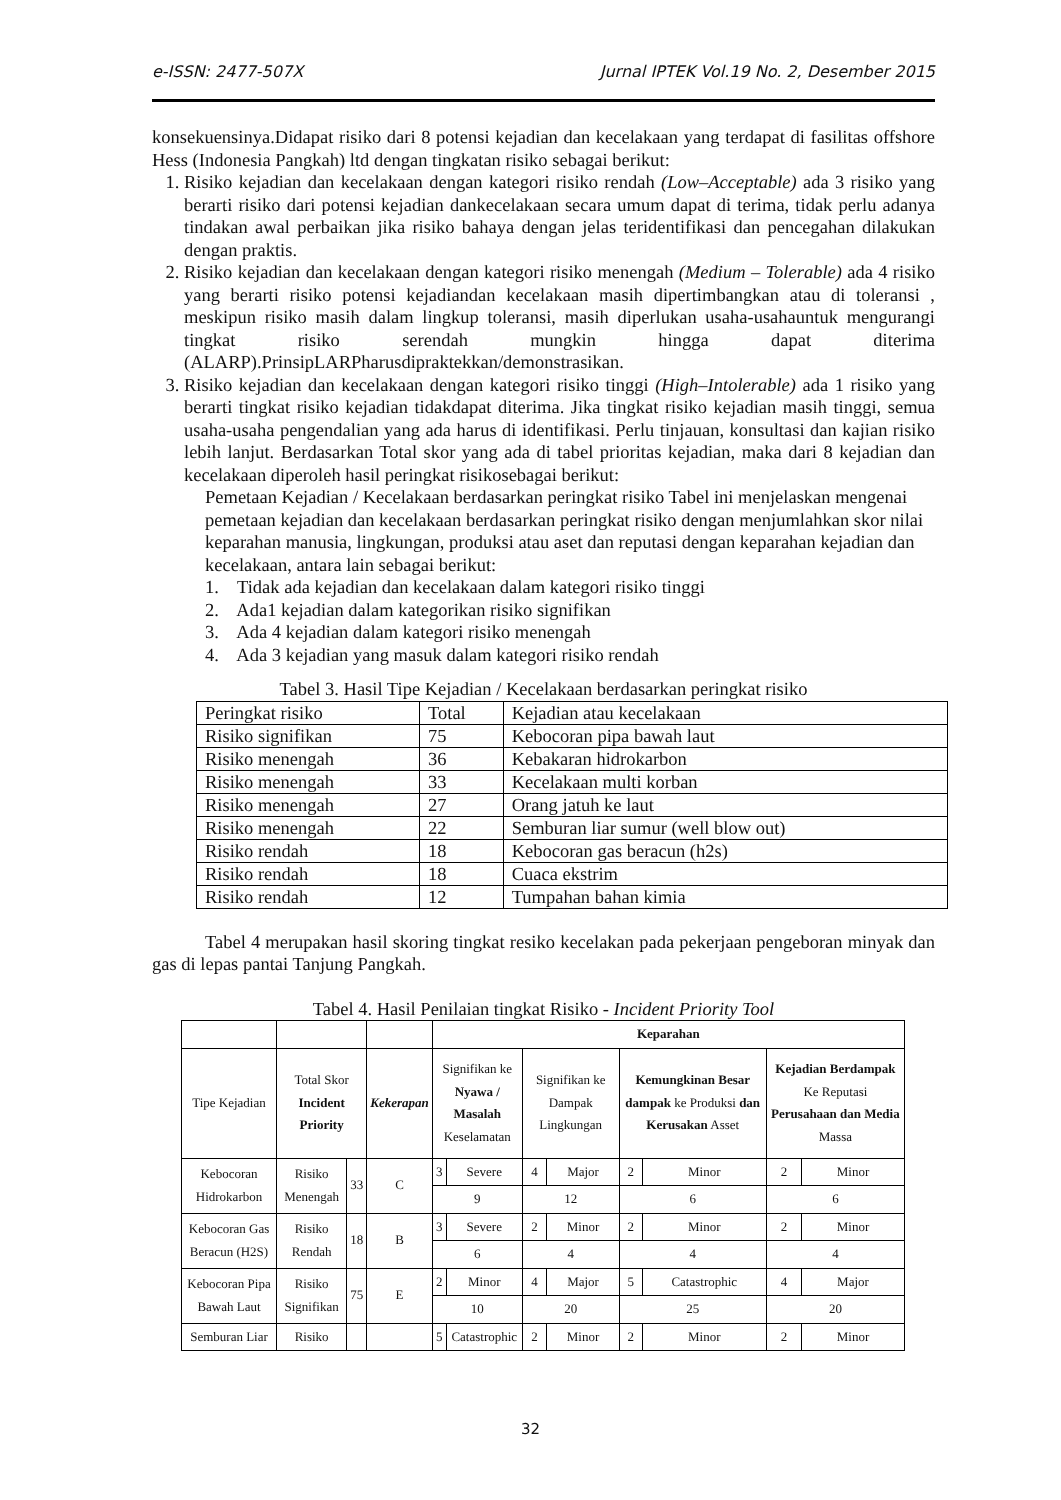e-ISSN: 2477-507X Jurnal IPTEK Vol.19 No. 2, Desember 2015
konsekuensinya.Didapat risiko dari 8 potensi kejadian dan kecelakaan yang terdapat di fasilitas offshore Hess (Indonesia Pangkah) ltd dengan tingkatan risiko sebagai berikut:
1. Risiko kejadian dan kecelakaan dengan kategori risiko rendah (Low–Acceptable) ada 3 risiko yang berarti risiko dari potensi kejadian dankecelakaan secara umum dapat di terima, tidak perlu adanya tindakan awal perbaikan jika risiko bahaya dengan jelas teridentifikasi dan pencegahan dilakukan dengan praktis.
2. Risiko kejadian dan kecelakaan dengan kategori risiko menengah (Medium – Tolerable) ada 4 risiko yang berarti risiko potensi kejadiandan kecelakaan masih dipertimbangkan atau di toleransi , meskipun risiko masih dalam lingkup toleransi, masih diperlukan usaha-usahauntuk mengurangi tingkat risiko serendah mungkin hingga dapat diterima (ALARP).PrinsipLARPharusdipraktekkan/demonstrasikan.
3. Risiko kejadian dan kecelakaan dengan kategori risiko tinggi (High–Intolerable) ada 1 risiko yang berarti tingkat risiko kejadian tidakdapat diterima. Jika tingkat risiko kejadian masih tinggi, semua usaha-usaha pengendalian yang ada harus di identifikasi. Perlu tinjauan, konsultasi dan kajian risiko lebih lanjut. Berdasarkan Total skor yang ada di tabel prioritas kejadian, maka dari 8 kejadian dan kecelakaan diperoleh hasil peringkat risikosebagai berikut:
Pemetaan Kejadian / Kecelakaan berdasarkan peringkat risiko Tabel ini menjelaskan mengenai pemetaan kejadian dan kecelakaan berdasarkan peringkat risiko dengan menjumlahkan skor nilai keparahan manusia, lingkungan, produksi atau aset dan reputasi dengan keparahan kejadian dan kecelakaan, antara lain sebagai berikut:
1. Tidak ada kejadian dan kecelakaan dalam kategori risiko tinggi
2. Ada1 kejadian dalam kategorikan risiko signifikan
3. Ada 4 kejadian dalam kategori risiko menengah
4. Ada 3 kejadian yang masuk dalam kategori risiko rendah
Tabel 3. Hasil Tipe Kejadian / Kecelakaan berdasarkan peringkat risiko
| Peringkat risiko | Total | Kejadian atau kecelakaan |
| Risiko signifikan | 75 | Kebocoran pipa bawah laut |
| Risiko menengah | 36 | Kebakaran hidrokarbon |
| Risiko menengah | 33 | Kecelakaan multi korban |
| Risiko menengah | 27 | Orang jatuh ke laut |
| Risiko menengah | 22 | Semburan liar sumur (well blow out) |
| Risiko rendah | 18 | Kebocoran gas beracun (h2s) |
| Risiko rendah | 18 | Cuaca ekstrim |
| Risiko rendah | 12 | Tumpahan bahan kimia |
Tabel 4 merupakan hasil skoring tingkat resiko kecelakan pada pekerjaan pengeboran minyak dan gas di lepas pantai Tanjung Pangkah.
Tabel 4. Hasil Penilaian tingkat Risiko - Incident Priority Tool
| | | | | Keparahan | | | | | | | |
| Tipe Kejadian | Total Skor Incident Priority | | Kekerapan | Signifikan ke Nyawa / Masalah Keselamatan | | Signifikan ke Dampak Lingkungan | | Kemungkinan Besar dampak ke Produksi dan Kerusakan Asset | | Kejadian Berdampak Ke Reputasi Perusahaan dan Media Massa | |
| Kebocoran Hidrokarbon | Risiko Menengah | 33 | C | 3 | Severe | 4 | Major | 2 | Minor | 2 | Minor |
| | | | | 9 | | 12 | | 6 | | 6 | |
| Kebocoran Gas Beracun (H2S) | Risiko Rendah | 18 | B | 3 | Severe | 2 | Minor | 2 | Minor | 2 | Minor |
| | | | | 6 | | 4 | | 4 | | 4 | |
| Kebocoran Pipa Bawah Laut | Risiko Signifikan | 75 | E | 2 | Minor | 4 | Major | 5 | Catastrophic | 4 | Major |
| | | | | 10 | | 20 | | 25 | | 20 | |
| Semburan Liar | Risiko | | | 5 | Catastrophic | 2 | Minor | 2 | Minor | 2 | Minor |
32